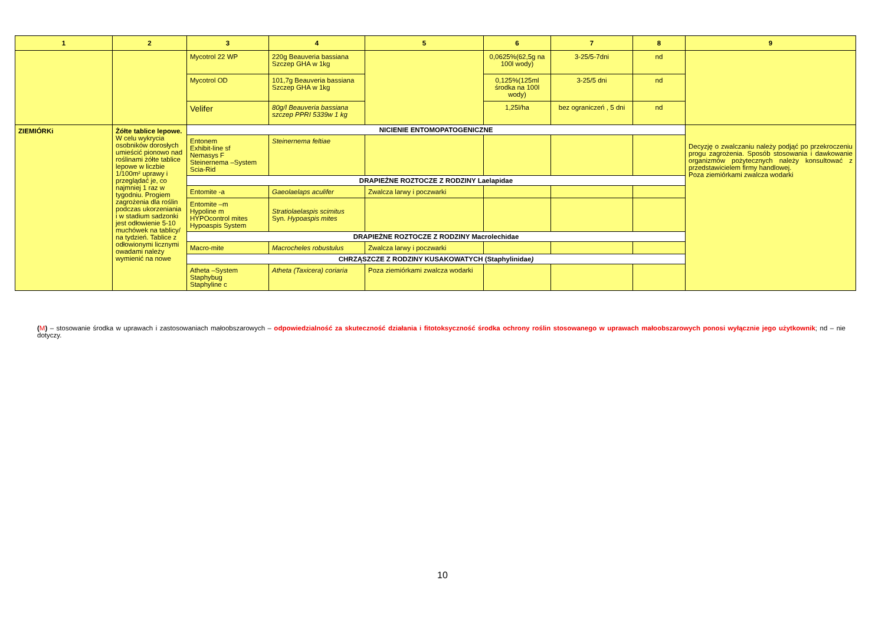| 1 | 2 | 3 | 4 | 5 | 6 | 7 | 8 | 9 |
| --- | --- | --- | --- | --- | --- | --- | --- | --- |
| | | Mycotrol 22 WP | 220g Beauveria bassiana Szczep GHA w 1kg | | 0,0625%(62,5g na 100l wody) | 3-25/5-7dni | nd | |
| | | Mycotrol OD | 101,7g Beauveria bassiana Szczep GHA w 1kg | | 0,125%(125ml środka na 100l wody) | 3-25/5 dni | nd | |
| | | Velifer | 80g/l Beauveria bassiana szczep PPRI 5339w 1 kg | | 1,25l/ha | bez ograniczeń , 5 dni | nd | |
| ZIEMIÓRKi | Żółte tablice lepowe. W celu wykrycia osobników dorosłych umieścić pionowo nad roślinami żółte tablice lepowe w liczbie 1/100m² uprawy i przeglądać je, co najmniej 1 raz w tygodniu. Progiem zagrożenia dla roślin podczas ukorzeniania i w stadium sadzonki jest odłowienie 5-10 muchówek na tablicy/ na tydzień. Tablice z odłowionymi licznymi owadami należy wymienić na nowe | NICIENIE ENTOMOPATOGENICZNE | | | | | | Decyzję o zwalczaniu należy podjąć po przekroczeniu progu zagrożenia. Sposób stosowania i dawkowanie organizmów pożytecznych należy konsultować z przedstawicielem firmy handlowej. Poza ziemiórkami zwalcza wodarki |
| | | Entonem Exhibit-line sf Nemasys F Steinernema –System Scia-Rid | Steinernema feltiae | | | | | |
| | | DRAPIEŻNE ROZTOCZE Z RODZINY Laelapidae | | | | | | |
| | | Entomite -a | Gaeolaelaps aculifer | Zwalcza larwy i poczwarki | | | | |
| | | Entomite –m Hypoline m HYPOcontrol mites Hypoaspis System | Stratiolaelaspis scimitus Syn. Hypoaspis mites | | | | | |
| | | DRAPIEŻNE ROZTOCZE Z RODZINY Macrolechidae | | | | | | |
| | | Macro-mite | Macrocheles robustulus | Zwalcza larwy i poczwarki | | | | |
| | | CHRZĄSZCZE Z RODZINY KUSAKOWATYCH (Staphylinidae ) | | | | | | |
| | | Atheta –System Staphybug Staphyline c | Atheta (Taxicera) coriaria | Poza ziemiórkami zwalcza wodarki | | | | |
(M) – stosowanie środka w uprawach i zastosowaniach małoobszarowych – odpowiedzialność za skuteczność działania i fitotoksyczność środka ochrony roślin stosowanego w uprawach małoobszarowych ponosi wyłącznie jego użytkownik; nd – nie dotyczy.
10